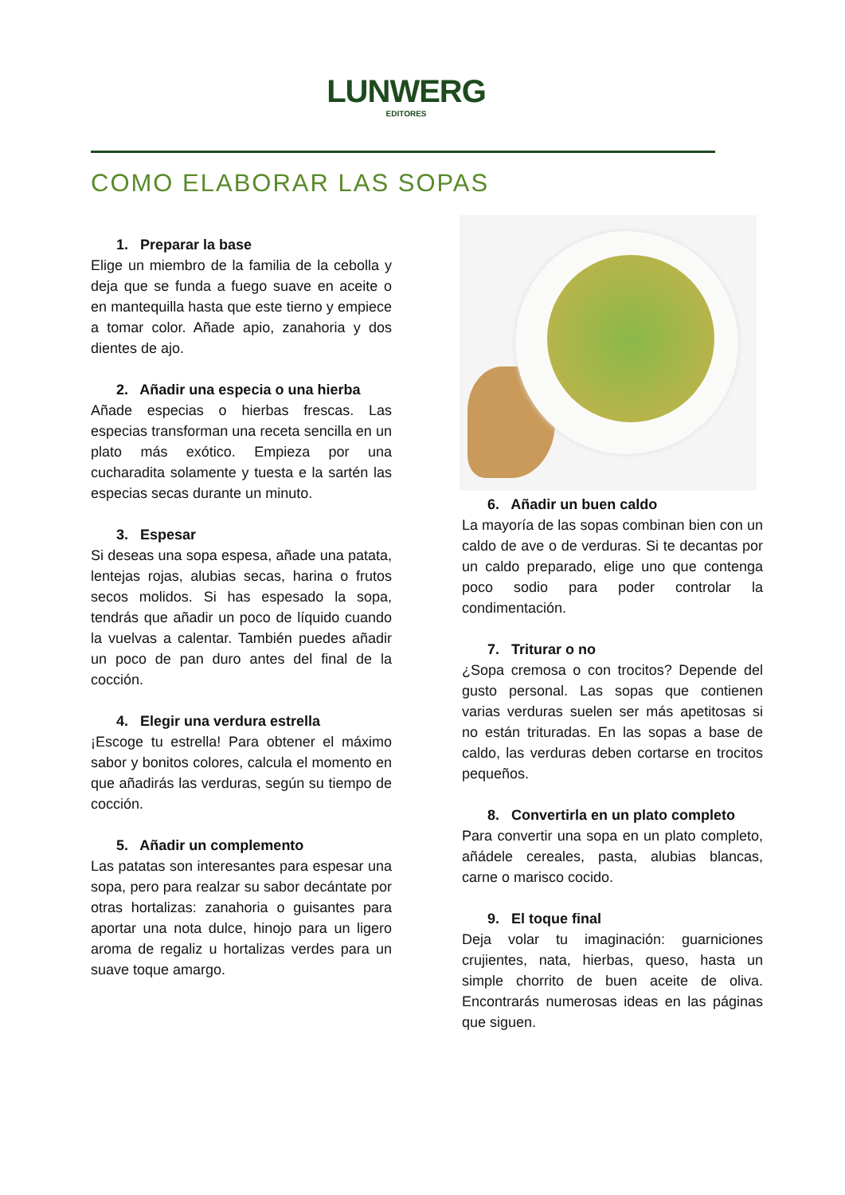LUNWERG
EDITORES
COMO ELABORAR LAS SOPAS
1. Preparar la base
Elige un miembro de la familia de la cebolla y deja que se funda a fuego suave en aceite o en mantequilla hasta que este tierno y empiece a tomar color. Añade apio, zanahoria y dos dientes de ajo.
2. Añadir una especia o una hierba
Añade especias o hierbas frescas. Las especias transforman una receta sencilla en un plato más exótico. Empieza por una cucharadita solamente y tuesta e la sartén las especias secas durante un minuto.
3. Espesar
Si deseas una sopa espesa, añade una patata, lentejas rojas, alubias secas, harina o frutos secos molidos. Si has espesado la sopa, tendrás que añadir un poco de líquido cuando la vuelvas a calentar. También puedes añadir un poco de pan duro antes del final de la cocción.
4. Elegir una verdura estrella
¡Escoge tu estrella! Para obtener el máximo sabor y bonitos colores, calcula el momento en que añadirás las verduras, según su tiempo de cocción.
5. Añadir un complemento
Las patatas son interesantes para espesar una sopa, pero para realzar su sabor decántate por otras hortalizas: zanahoria o guisantes para aportar una nota dulce, hinojo para un ligero aroma de regaliz u hortalizas verdes para un suave toque amargo.
6. Añadir un buen caldo
La mayoría de las sopas combinan bien con un caldo de ave o de verduras. Si te decantas por un caldo preparado, elige uno que contenga poco sodio para poder controlar la condimentación.
7. Triturar o no
¿Sopa cremosa o con trocitos? Depende del gusto personal. Las sopas que contienen varias verduras suelen ser más apetitosas si no están trituradas. En las sopas a base de caldo, las verduras deben cortarse en trocitos pequeños.
8. Convertirla en un plato completo
Para convertir una sopa en un plato completo, añádele cereales, pasta, alubias blancas, carne o marisco cocido.
9. El toque final
Deja volar tu imaginación: guarniciones crujientes, nata, hierbas, queso, hasta un simple chorrito de buen aceite de oliva. Encontrarás numerosas ideas en las páginas que siguen.